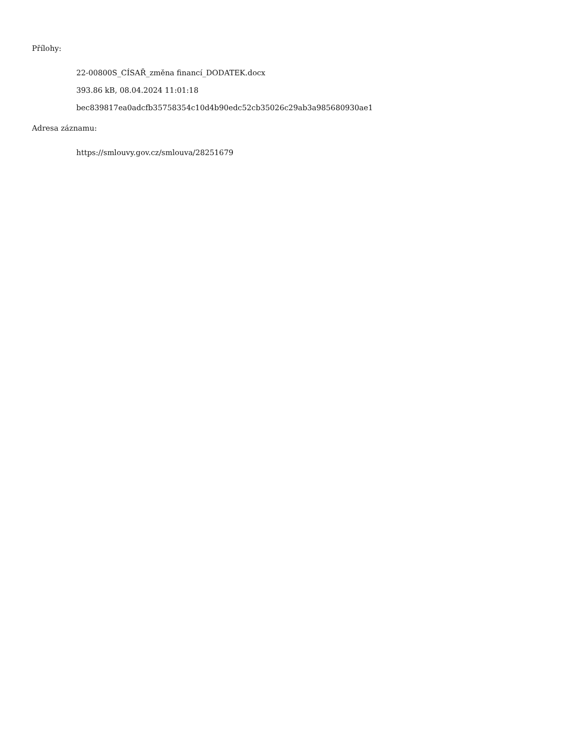Přílohy:
22-00800S_CÍSAŘ_změna financí_DODATEK.docx
393.86 kB, 08.04.2024 11:01:18
bec839817ea0adcfb35758354c10d4b90edc52cb35026c29ab3a985680930ae1
Adresa záznamu:
https://smlouvy.gov.cz/smlouva/28251679